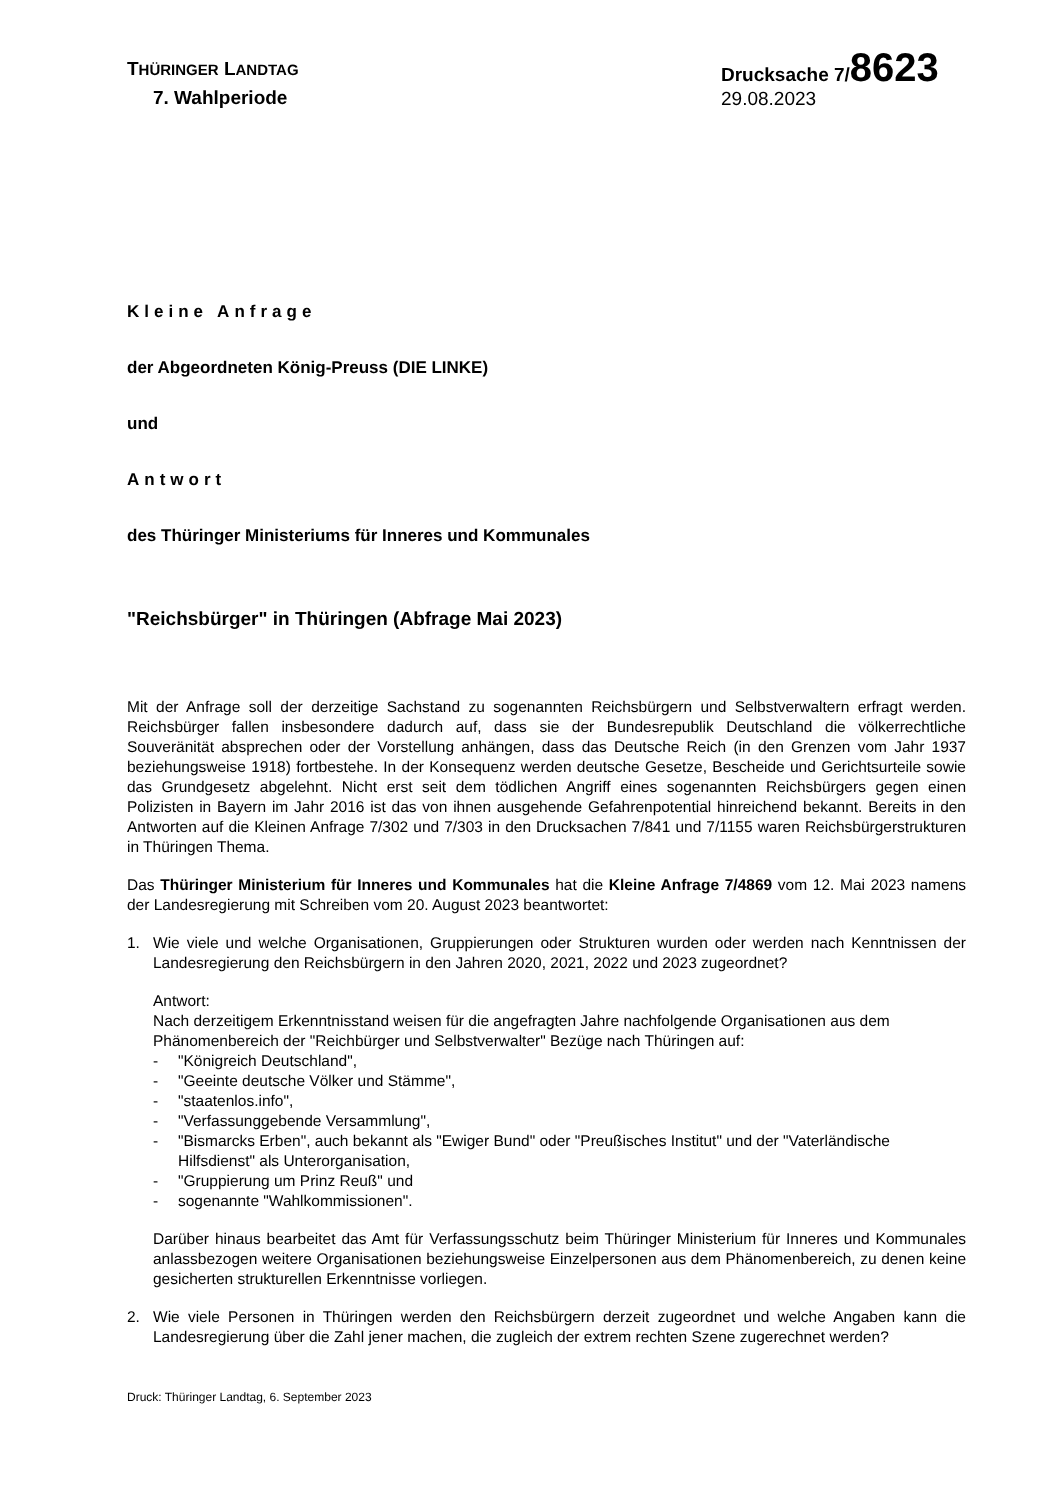THÜRINGER LANDTAG
7. Wahlperiode
Drucksache 7/8623
29.08.2023
Kleine Anfrage
der Abgeordneten König-Preuss (DIE LINKE)
und
Antwort
des Thüringer Ministeriums für Inneres und Kommunales
"Reichsbürger" in Thüringen (Abfrage Mai 2023)
Mit der Anfrage soll der derzeitige Sachstand zu sogenannten Reichsbürgern und Selbstverwaltern erfragt werden. Reichsbürger fallen insbesondere dadurch auf, dass sie der Bundesrepublik Deutschland die völkerrechtliche Souveränität absprechen oder der Vorstellung anhängen, dass das Deutsche Reich (in den Grenzen vom Jahr 1937 beziehungsweise 1918) fortbestehe. In der Konsequenz werden deutsche Gesetze, Bescheide und Gerichtsurteile sowie das Grundgesetz abgelehnt. Nicht erst seit dem tödlichen Angriff eines sogenannten Reichsbürgers gegen einen Polizisten in Bayern im Jahr 2016 ist das von ihnen ausgehende Gefahrenpotential hinreichend bekannt. Bereits in den Antworten auf die Kleinen Anfrage 7/302 und 7/303 in den Drucksachen 7/841 und 7/1155 waren Reichsbürgerstrukturen in Thüringen Thema.
Das Thüringer Ministerium für Inneres und Kommunales hat die Kleine Anfrage 7/4869 vom 12. Mai 2023 namens der Landesregierung mit Schreiben vom 20. August 2023 beantwortet:
1. Wie viele und welche Organisationen, Gruppierungen oder Strukturen wurden oder werden nach Kenntnissen der Landesregierung den Reichsbürgern in den Jahren 2020, 2021, 2022 und 2023 zugeordnet?
Antwort:
Nach derzeitigem Erkenntnisstand weisen für die angefragten Jahre nachfolgende Organisationen aus dem Phänomenbereich der "Reichbürger und Selbstverwalter" Bezüge nach Thüringen auf:
- "Königreich Deutschland",
- "Geeinte deutsche Völker und Stämme",
- "staatenlos.info",
- "Verfassunggebende Versammlung",
- "Bismarcks Erben", auch bekannt als "Ewiger Bund" oder "Preußisches Institut" und der "Vaterländische Hilfsdienst" als Unterorganisation,
- "Gruppierung um Prinz Reuß" und
- sogenannte "Wahlkommissionen".
Darüber hinaus bearbeitet das Amt für Verfassungsschutz beim Thüringer Ministerium für Inneres und Kommunales anlassbezogen weitere Organisationen beziehungsweise Einzelpersonen aus dem Phänomenbereich, zu denen keine gesicherten strukturellen Erkenntnisse vorliegen.
2. Wie viele Personen in Thüringen werden den Reichsbürgern derzeit zugeordnet und welche Angaben kann die Landesregierung über die Zahl jener machen, die zugleich der extrem rechten Szene zugerechnet werden?
Druck: Thüringer Landtag, 6. September 2023